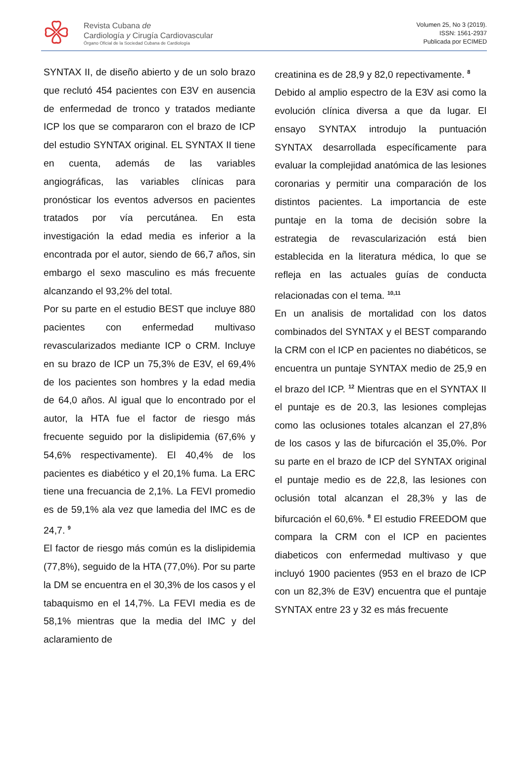Revista Cubana de
Cardiología y Cirugía Cardiovascular
Órgano Oficial de la Sociedad Cubana de Cardiología
Volumen 25, No 3 (2019).
ISSN: 1561-2937
Publicada por ECIMED
SYNTAX II, de diseño abierto y de un solo brazo que reclutó 454 pacientes con E3V en ausencia de enfermedad de tronco y tratados mediante ICP los que se compararon con el brazo de ICP del estudio SYNTAX original. EL SYNTAX II tiene en cuenta, además de las variables angiográficas, las variables clínicas para pronósticar los eventos adversos en pacientes tratados por vía percutánea. En esta investigación la edad media es inferior a la encontrada por el autor, siendo de 66,7 años, sin embargo el sexo masculino es más frecuente alcanzando el 93,2% del total.
Por su parte en el estudio BEST que incluye 880 pacientes con enfermedad multivaso revascularizados mediante ICP o CRM. Incluye en su brazo de ICP un 75,3% de E3V, el 69,4% de los pacientes son hombres y la edad media de 64,0 años. Al igual que lo encontrado por el autor, la HTA fue el factor de riesgo más frecuente seguido por la dislipidemia (67,6% y 54,6% respectivamente). El 40,4% de los pacientes es diabético y el 20,1% fuma. La ERC tiene una frecuancia de 2,1%. La FEVI promedio es de 59,1% ala vez que lamedia del IMC es de 24,7. <sup>9</sup>
El factor de riesgo más común es la dislipidemia (77,8%), seguido de la HTA (77,0%). Por su parte la DM se encuentra en el 30,3% de los casos y el tabaquismo en el 14,7%. La FEVI media es de 58,1% mientras que la media del IMC y del aclaramiento de
creatinina es de 28,9 y 82,0 repectivamente. <sup>8</sup>
Debido al amplio espectro de la E3V asi como la evolución clínica diversa a que da lugar. El ensayo SYNTAX introdujo la puntuación SYNTAX desarrollada específicamente para evaluar la complejidad anatómica de las lesiones coronarias y permitir una comparación de los distintos pacientes. La importancia de este puntaje en la toma de decisión sobre la estrategia de revascularización está bien establecida en la literatura médica, lo que se refleja en las actuales guías de conducta relacionadas con el tema. <sup>10,11</sup>
En un analisis de mortalidad con los datos combinados del SYNTAX y el BEST comparando la CRM con el ICP en pacientes no diabéticos, se encuentra un puntaje SYNTAX medio de 25,9 en el brazo del ICP. <sup>12</sup> Mientras que en el SYNTAX II el puntaje es de 20.3, las lesiones complejas como las oclusiones totales alcanzan el 27,8% de los casos y las de bifurcación el 35,0%. Por su parte en el brazo de ICP del SYNTAX original el puntaje medio es de 22,8, las lesiones con oclusión total alcanzan el 28,3% y las de bifurcación el 60,6%. <sup>8</sup> El estudio FREEDOM que compara la CRM con el ICP en pacientes diabeticos con enfermedad multivaso y que incluyó 1900 pacientes (953 en el brazo de ICP con un 82,3% de E3V) encuentra que el puntaje SYNTAX entre 23 y 32 es más frecuente